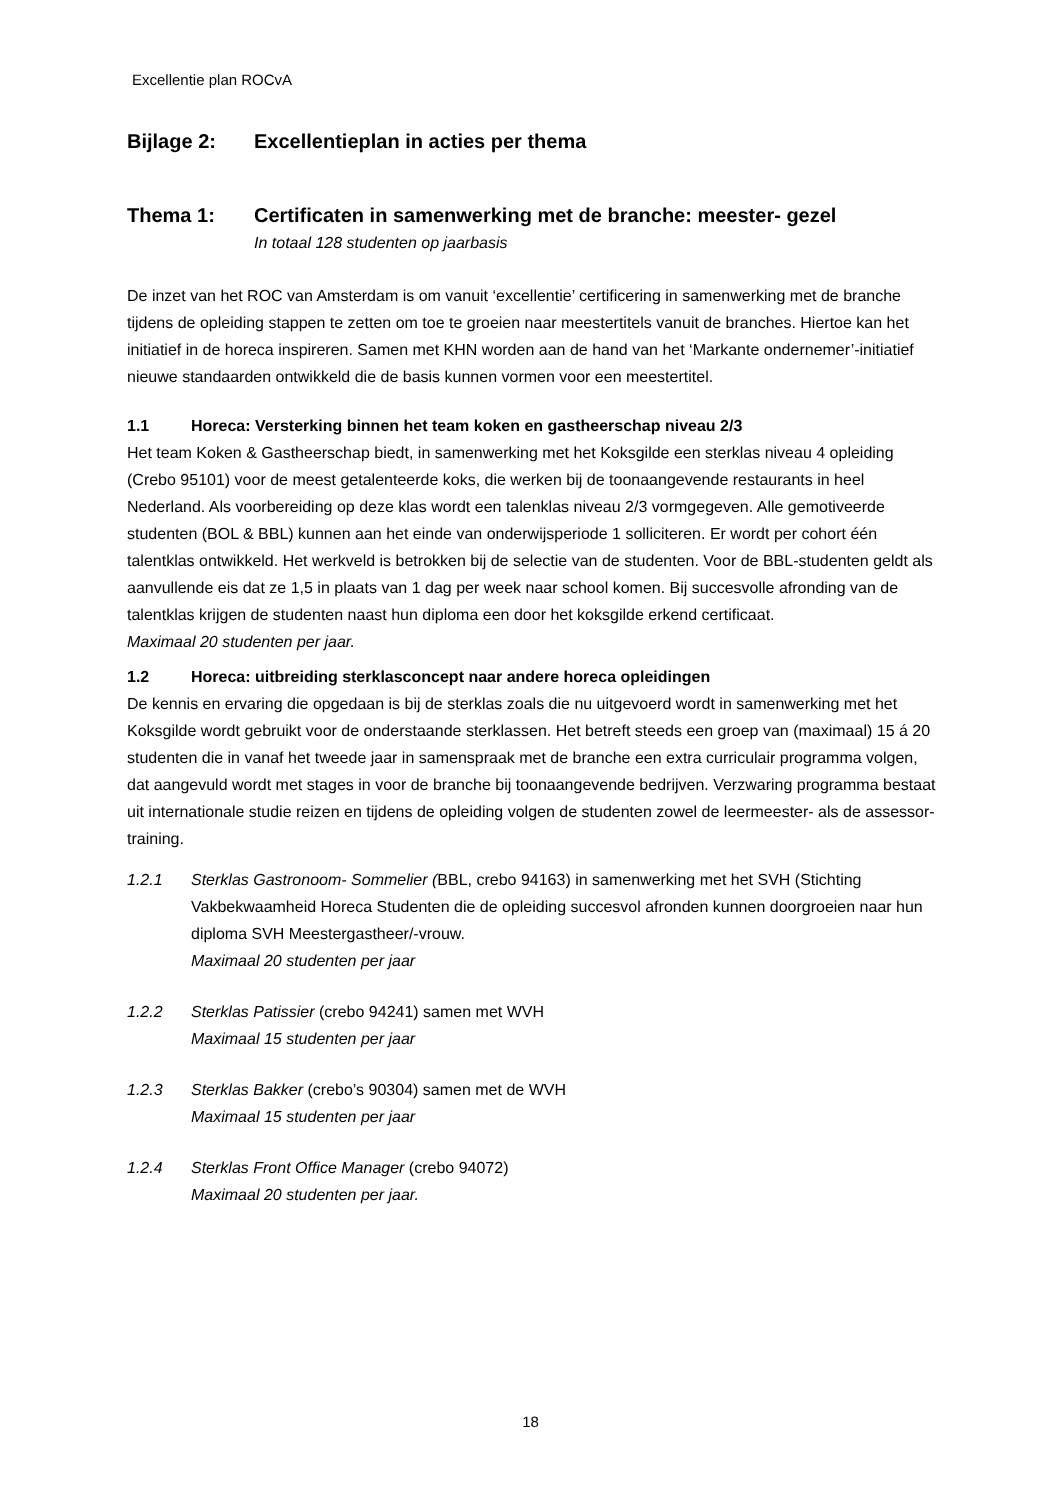Excellentie plan ROCvA
Bijlage 2: Excellentieplan in acties per thema
Thema 1: Certificaten in samenwerking met de branche: meester- gezel
In totaal 128 studenten op jaarbasis
De inzet van het ROC van Amsterdam is om vanuit ‘excellentie’ certificering in samenwerking met de branche tijdens de opleiding stappen te zetten om toe te groeien naar meestertitels vanuit de branches. Hiertoe kan het initiatief in de horeca inspireren. Samen met KHN worden aan de hand van het ‘Markante ondernemer’-initiatief nieuwe standaarden ontwikkeld die de basis kunnen vormen voor een meestertitel.
1.1 Horeca: Versterking binnen het team koken en gastheerschap niveau 2/3
Het team Koken & Gastheerschap biedt, in samenwerking met het Koksgilde een sterklas niveau 4 opleiding (Crebo 95101) voor de meest getalenteerde koks, die werken bij de toonaangevende restaurants in heel Nederland. Als voorbereiding op deze klas wordt een talenklas niveau 2/3 vormgegeven. Alle gemotiveerde studenten (BOL & BBL) kunnen aan het einde van onderwijsperiode 1 solliciteren. Er wordt per cohort één talentklas ontwikkeld. Het werkveld is betrokken bij de selectie van de studenten. Voor de BBL-studenten geldt als aanvullende eis dat ze 1,5 in plaats van 1 dag per week naar school komen. Bij succesvolle afronding van de talentklas krijgen de studenten naast hun diploma een door het koksgilde erkend certificaat.
Maximaal 20 studenten per jaar.
1.2 Horeca: uitbreiding sterklasconcept naar andere horeca opleidingen
De kennis en ervaring die opgedaan is bij de sterklas zoals die nu uitgevoerd wordt in samenwerking met het Koksgilde wordt gebruikt voor de onderstaande sterklassen. Het betreft steeds een groep van (maximaal) 15 á 20 studenten die in vanaf het tweede jaar in samenspraak met de branche een extra curriculair programma volgen, dat aangevuld wordt met stages in voor de branche bij toonaangevende bedrijven. Verzwaring programma bestaat uit internationale studie reizen en tijdens de opleiding volgen de studenten zowel de leermeester- als de assessor-training.
1.2.1 Sterklas Gastronoom- Sommelier (BBL, crebo 94163) in samenwerking met het SVH (Stichting Vakbekwaamheid Horeca Studenten die de opleiding succesvol afronden kunnen doorgroeien naar hun diploma SVH Meestergastheer/-vrouw.
Maximaal 20 studenten per jaar
1.2.2 Sterklas Patissier (crebo 94241) samen met WVH
Maximaal 15 studenten per jaar
1.2.3 Sterklas Bakker (crebo’s 90304) samen met de WVH
Maximaal 15 studenten per jaar
1.2.4 Sterklas Front Office Manager (crebo 94072)
Maximaal 20 studenten per jaar.
18